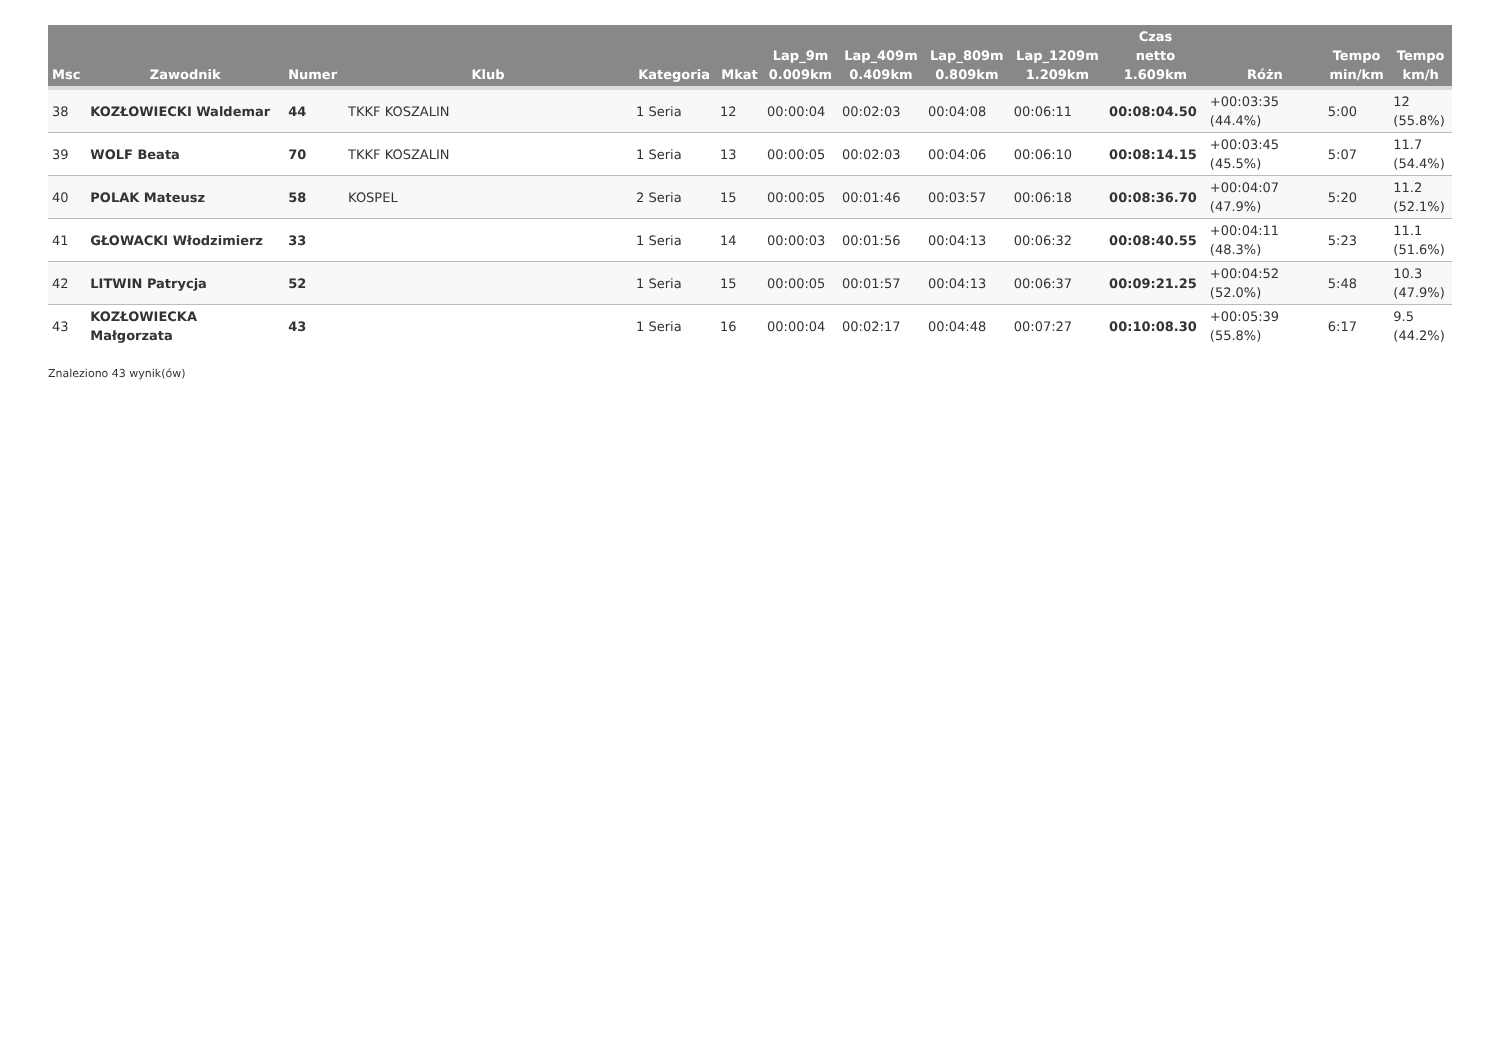| Msc | Zawodnik | Numer | Klub | Kategoria | Mkat | Lap_9m 0.009km | Lap_409m 0.409km | Lap_809m 0.809km | Lap_1209m 1.209km | Czas netto 1.609km | Różn | Tempo min/km | Tempo km/h |
| --- | --- | --- | --- | --- | --- | --- | --- | --- | --- | --- | --- | --- | --- |
| 38 | KOZŁOWIECKI Waldemar | 44 | TKKF KOSZALIN | 1 Seria | 12 | 00:00:04 | 00:02:03 | 00:04:08 | 00:06:11 | 00:08:04.50 | +00:03:35 (44.4%) | 5:00 | 12 (55.8%) |
| 39 | WOLF Beata | 70 | TKKF KOSZALIN | 1 Seria | 13 | 00:00:05 | 00:02:03 | 00:04:06 | 00:06:10 | 00:08:14.15 | +00:03:45 (45.5%) | 5:07 | 11.7 (54.4%) |
| 40 | POLAK Mateusz | 58 | KOSPEL | 2 Seria | 15 | 00:00:05 | 00:01:46 | 00:03:57 | 00:06:18 | 00:08:36.70 | +00:04:07 (47.9%) | 5:20 | 11.2 (52.1%) |
| 41 | GŁOWACKI Włodzimierz | 33 | | 1 Seria | 14 | 00:00:03 | 00:01:56 | 00:04:13 | 00:06:32 | 00:08:40.55 | +00:04:11 (48.3%) | 5:23 | 11.1 (51.6%) |
| 42 | LITWIN Patrycja | 52 | | 1 Seria | 15 | 00:00:05 | 00:01:57 | 00:04:13 | 00:06:37 | 00:09:21.25 | +00:04:52 (52.0%) | 5:48 | 10.3 (47.9%) |
| 43 | KOZŁOWIECKA Małgorzata | 43 | | 1 Seria | 16 | 00:00:04 | 00:02:17 | 00:04:48 | 00:07:27 | 00:10:08.30 | +00:05:39 (55.8%) | 6:17 | 9.5 (44.2%) |
Znaleziono 43 wynik(ów)